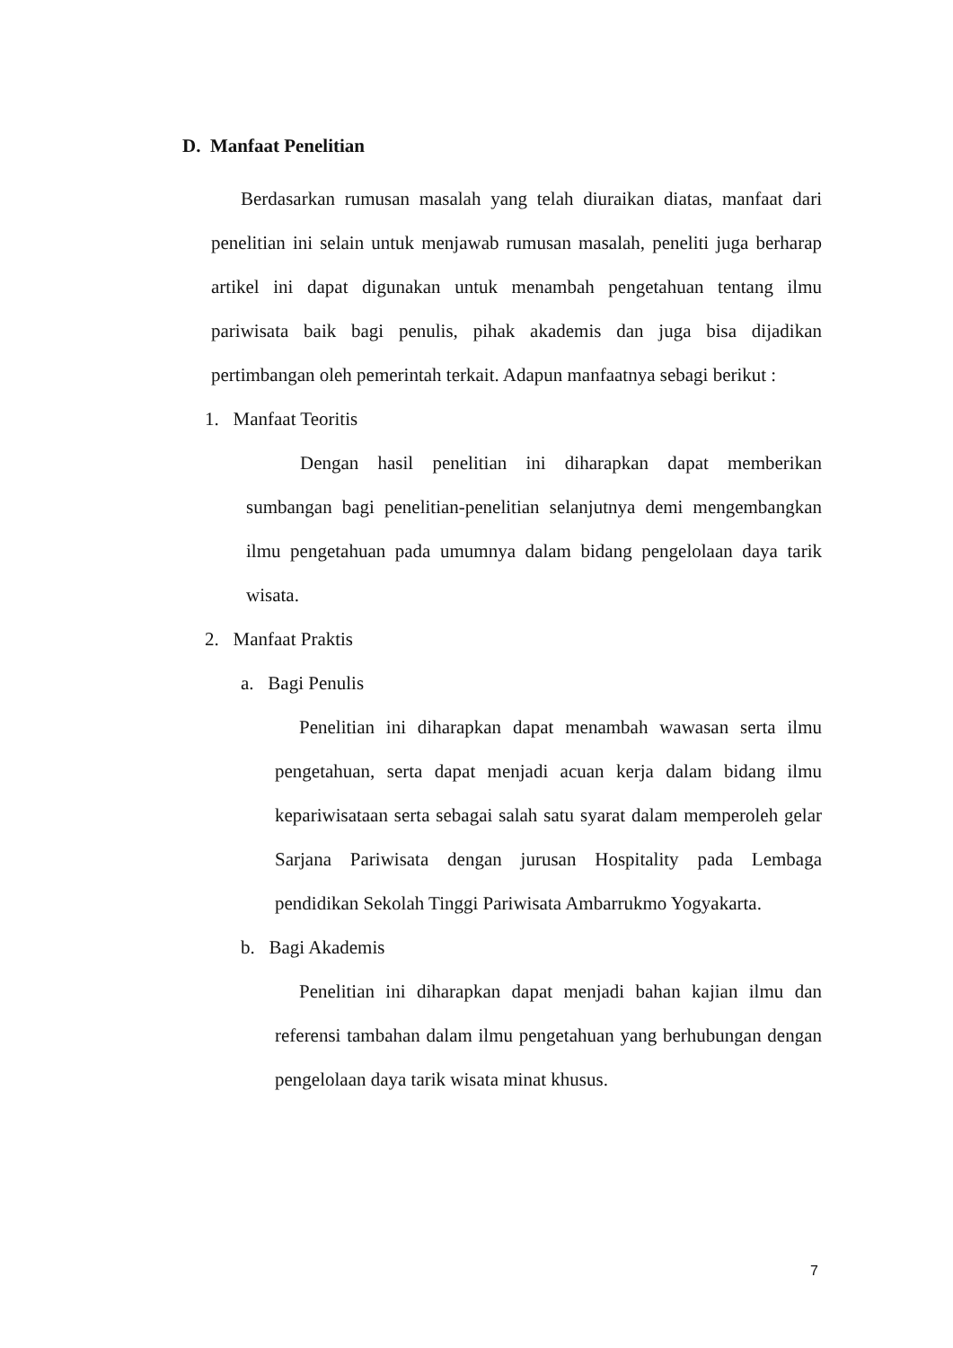D. Manfaat Penelitian
Berdasarkan rumusan masalah yang telah diuraikan diatas, manfaat dari penelitian ini selain untuk menjawab rumusan masalah, peneliti juga berharap artikel ini dapat digunakan untuk menambah pengetahuan tentang ilmu pariwisata baik bagi penulis, pihak akademis dan juga bisa dijadikan pertimbangan oleh pemerintah terkait. Adapun manfaatnya sebagi berikut :
1. Manfaat Teoritis
Dengan hasil penelitian ini diharapkan dapat memberikan sumbangan bagi penelitian-penelitian selanjutnya demi mengembangkan ilmu pengetahuan pada umumnya dalam bidang pengelolaan daya tarik wisata.
2. Manfaat Praktis
a. Bagi Penulis
Penelitian ini diharapkan dapat menambah wawasan serta ilmu pengetahuan, serta dapat menjadi acuan kerja dalam bidang ilmu kepariwisataan serta sebagai salah satu syarat dalam memperoleh gelar Sarjana Pariwisata dengan jurusan Hospitality pada Lembaga pendidikan Sekolah Tinggi Pariwisata Ambarrukmo Yogyakarta.
b. Bagi Akademis
Penelitian ini diharapkan dapat menjadi bahan kajian ilmu dan referensi tambahan dalam ilmu pengetahuan yang berhubungan dengan pengelolaan daya tarik wisata minat khusus.
7